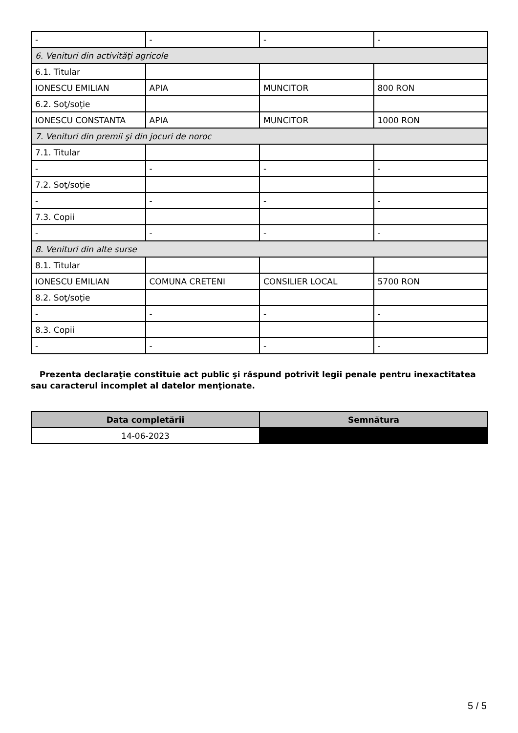| - | - | - | - |
| 6. Venituri din activităţi agricole | | | |
| 6.1. Titular | | | |
| IONESCU EMILIAN | APIA | MUNCITOR | 800 RON |
| 6.2. Soţ/soţie | | | |
| IONESCU CONSTANTA | APIA | MUNCITOR | 1000 RON |
| 7. Venituri din premii şi din jocuri de noroc | | | |
| 7.1. Titular | | | |
| - | - | - | - |
| 7.2. Soţ/soţie | | | |
| - | - | - | - |
| 7.3. Copii | | | |
| - | - | - | - |
| 8. Venituri din alte surse | | | |
| 8.1. Titular | | | |
| IONESCU EMILIAN | COMUNA CRETENI | CONSILIER LOCAL | 5700 RON |
| 8.2. Soţ/soţie | | | |
| - | - | - | - |
| 8.3. Copii | | | |
| - | - | - | - |
Prezenta declaraţie constituie act public şi răspund potrivit legii penale pentru inexactitatea sau caracterul incomplet al datelor menţionate.
| Data completării | Semnătura |
| --- | --- |
| 14-06-2023 | |
5 / 5